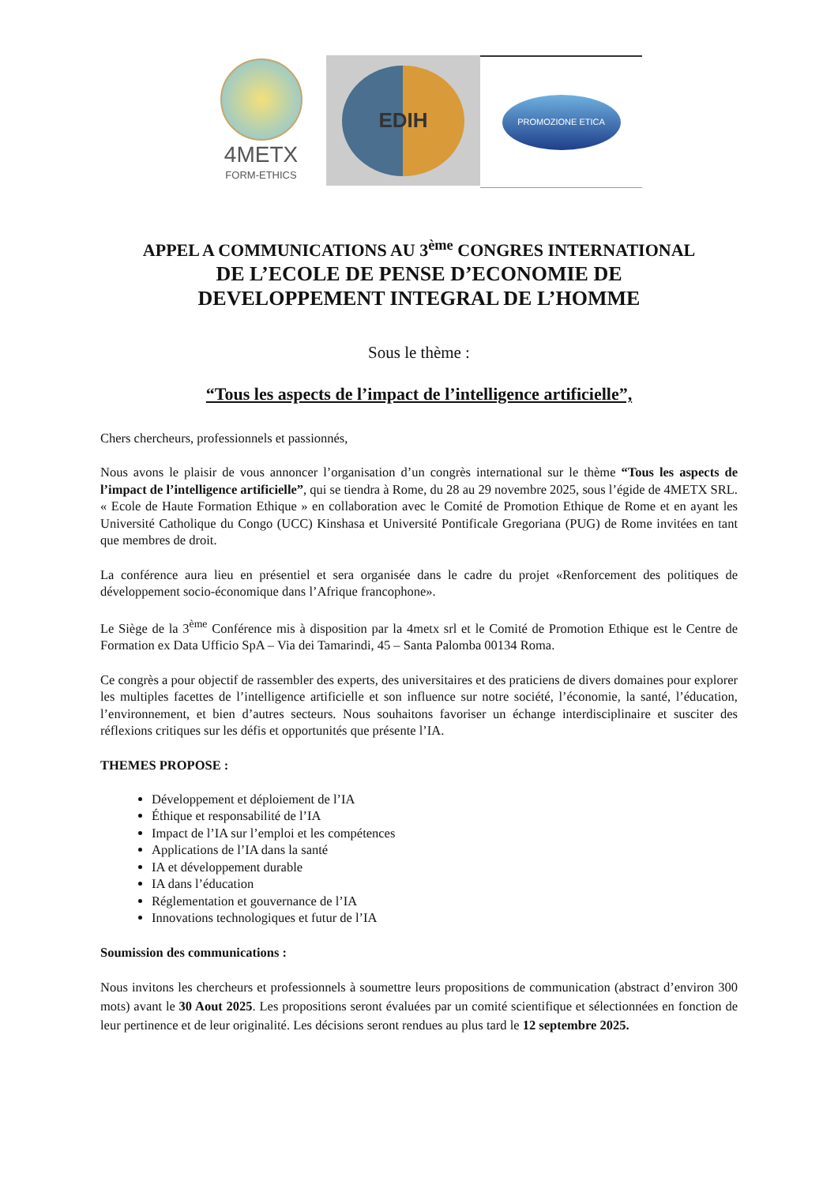4METX
FORM-ETHICS
EDIH
PROMOZIONE ETICA
APPEL A COMMUNICATIONS AU 3<sup>ème</sup> CONGRES INTERNATIONAL
DE L’ECOLE DE PENSE D’ECONOMIE DE
DEVELOPPEMENT INTEGRAL DE L’HOMME
Sous le thème :
“Tous les aspects de l’impact de l’intelligence artificielle”,
Chers chercheurs, professionnels et passionnés,
Nous avons le plaisir de vous annoncer l’organisation d’un congrès international sur le thème “Tous les aspects de l’impact de l’intelligence artificielle”, qui se tiendra à Rome, du 28 au 29 novembre 2025, sous l’égide de 4METX SRL. « Ecole de Haute Formation Ethique » en collaboration avec le Comité de Promotion Ethique de Rome et en ayant les Université Catholique du Congo (UCC) Kinshasa et Université Pontificale Gregoriana (PUG) de Rome invitées en tant que membres de droit.
La conférence aura lieu en présentiel et sera organisée dans le cadre du projet «Renforcement des politiques de développement socio-économique dans l’Afrique francophone».
Le Siège de la 3<sup>ème</sup> Conférence mis à disposition par la 4metx srl et le Comité de Promotion Ethique est le Centre de Formation ex Data Ufficio SpA – Via dei Tamarindi, 45 – Santa Palomba 00134 Roma.
Ce congrès a pour objectif de rassembler des experts, des universitaires et des praticiens de divers domaines pour explorer les multiples facettes de l’intelligence artificielle et son influence sur notre société, l’économie, la santé, l’éducation, l’environnement, et bien d’autres secteurs. Nous souhaitons favoriser un échange interdisciplinaire et susciter des réflexions critiques sur les défis et opportunités que présente l’IA.
THEMES PROPOSE :
Développement et déploiement de l’IA
Éthique et responsabilité de l’IA
Impact de l’IA sur l’emploi et les compétences
Applications de l’IA dans la santé
IA et développement durable
IA dans l’éducation
Réglementation et gouvernance de l’IA
Innovations technologiques et futur de l’IA
Soumission des communications :
Nous invitons les chercheurs et professionnels à soumettre leurs propositions de communication (abstract d’environ 300 mots) avant le 30 Aout 2025. Les propositions seront évaluées par un comité scientifique et sélectionnées en fonction de leur pertinence et de leur originalité. Les décisions seront rendues au plus tard le 12 septembre 2025.